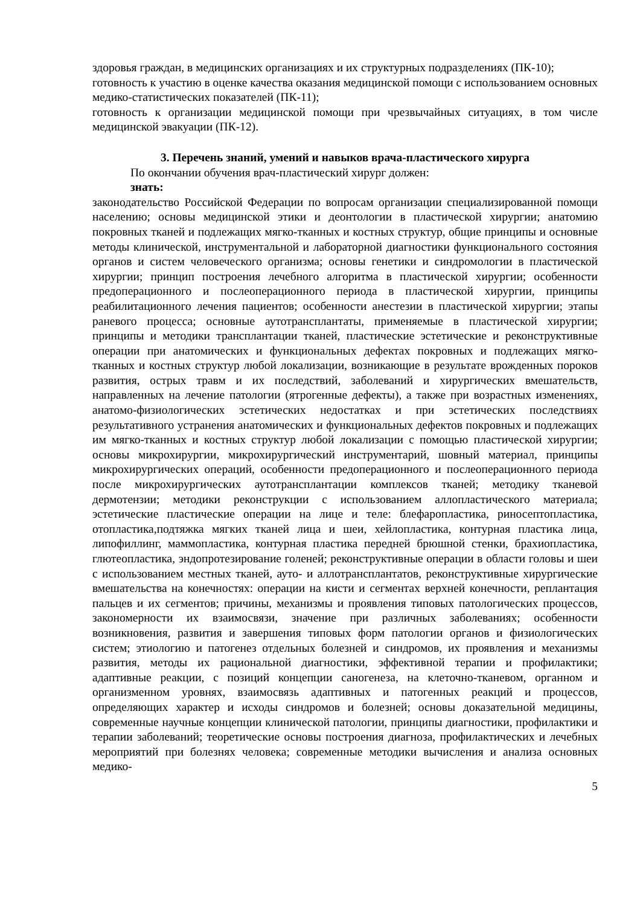здоровья граждан, в медицинских организациях и их структурных подразделениях (ПК-10);
готовность к участию в оценке качества оказания медицинской помощи с использованием основных медико-статистических показателей (ПК-11);
готовность к организации медицинской помощи при чрезвычайных ситуациях, в том числе медицинской эвакуации (ПК-12).
3. Перечень знаний, умений и навыков врача-пластического хирурга
По окончании обучения врач-пластический хирург должен:
знать:
законодательство Российской Федерации по вопросам организации специализированной помощи населению; основы медицинской этики и деонтологии в пластической хирургии; анатомию покровных тканей и подлежащих мягко-тканных и костных структур, общие принципы и основные методы клинической, инструментальной и лабораторной диагностики функционального состояния органов и систем человеческого организма; основы генетики и синдромологии в пластической хирургии; принцип построения лечебного алгоритма в пластической хирургии; особенности предоперационного и послеоперационного периода в пластической хирургии, принципы реабилитационного лечения пациентов; особенности анестезии в пластической хирургии; этапы раневого процесса; основные аутотрансплантаты, применяемые в пластической хирургии; принципы и методики трансплантации тканей, пластические эстетические и реконструктивные операции при анатомических и функциональных дефектах покровных и подлежащих мягко-тканных и костных структур любой локализации, возникающие в результате врожденных пороков развития, острых травм и их последствий, заболеваний и хирургических вмешательств, направленных на лечение патологии (ятрогенные дефекты), а также при возрастных изменениях, анатомо-физиологических эстетических недостатках и при эстетических последствиях результативного устранения анатомических и функциональных дефектов покровных и подлежащих им мягко-тканных и костных структур любой локализации с помощью пластической хирургии; основы микрохирургии, микрохирургический инструментарий, шовный материал, принципы микрохирургических операций, особенности предоперационного и послеоперационного периода после микрохирургических аутотрансплантации комплексов тканей; методику тканевой дермотензии; методики реконструкции с использованием аллопластического материала; эстетические пластические операции на лице и теле: блефаропластика, риносептопластика, отопластика,подтяжка мягких тканей лица и шеи, хейлопластика, контурная пластика лица, липофиллинг, маммопластика, контурная пластика передней брюшной стенки, брахиопластика, глютеопластика, эндопротезирование голеней; реконструктивные операции в области головы и шеи с использованием местных тканей, ауто- и аллотрансплантатов, реконструктивные хирургические вмешательства на конечностях: операции на кисти и сегментах верхней конечности, реплантация пальцев и их сегментов; причины, механизмы и проявления типовых патологических процессов, закономерности их взаимосвязи, значение при различных заболеваниях; особенности возникновения, развития и завершения типовых форм патологии органов и физиологических систем; этиологию и патогенез отдельных болезней и синдромов, их проявления и механизмы развития, методы их рациональной диагностики, эффективной терапии и профилактики; адаптивные реакции, с позиций концепции саногенеза, на клеточно-тканевом, органном и организменном уровнях, взаимосвязь адаптивных и патогенных реакций и процессов, определяющих характер и исходы синдромов и болезней; основы доказательной медицины, современные научные концепции клинической патологии, принципы диагностики, профилактики и терапии заболеваний; теоретические основы построения диагноза, профилактических и лечебных мероприятий при болезнях человека; современные методики вычисления и анализа основных медико-
5